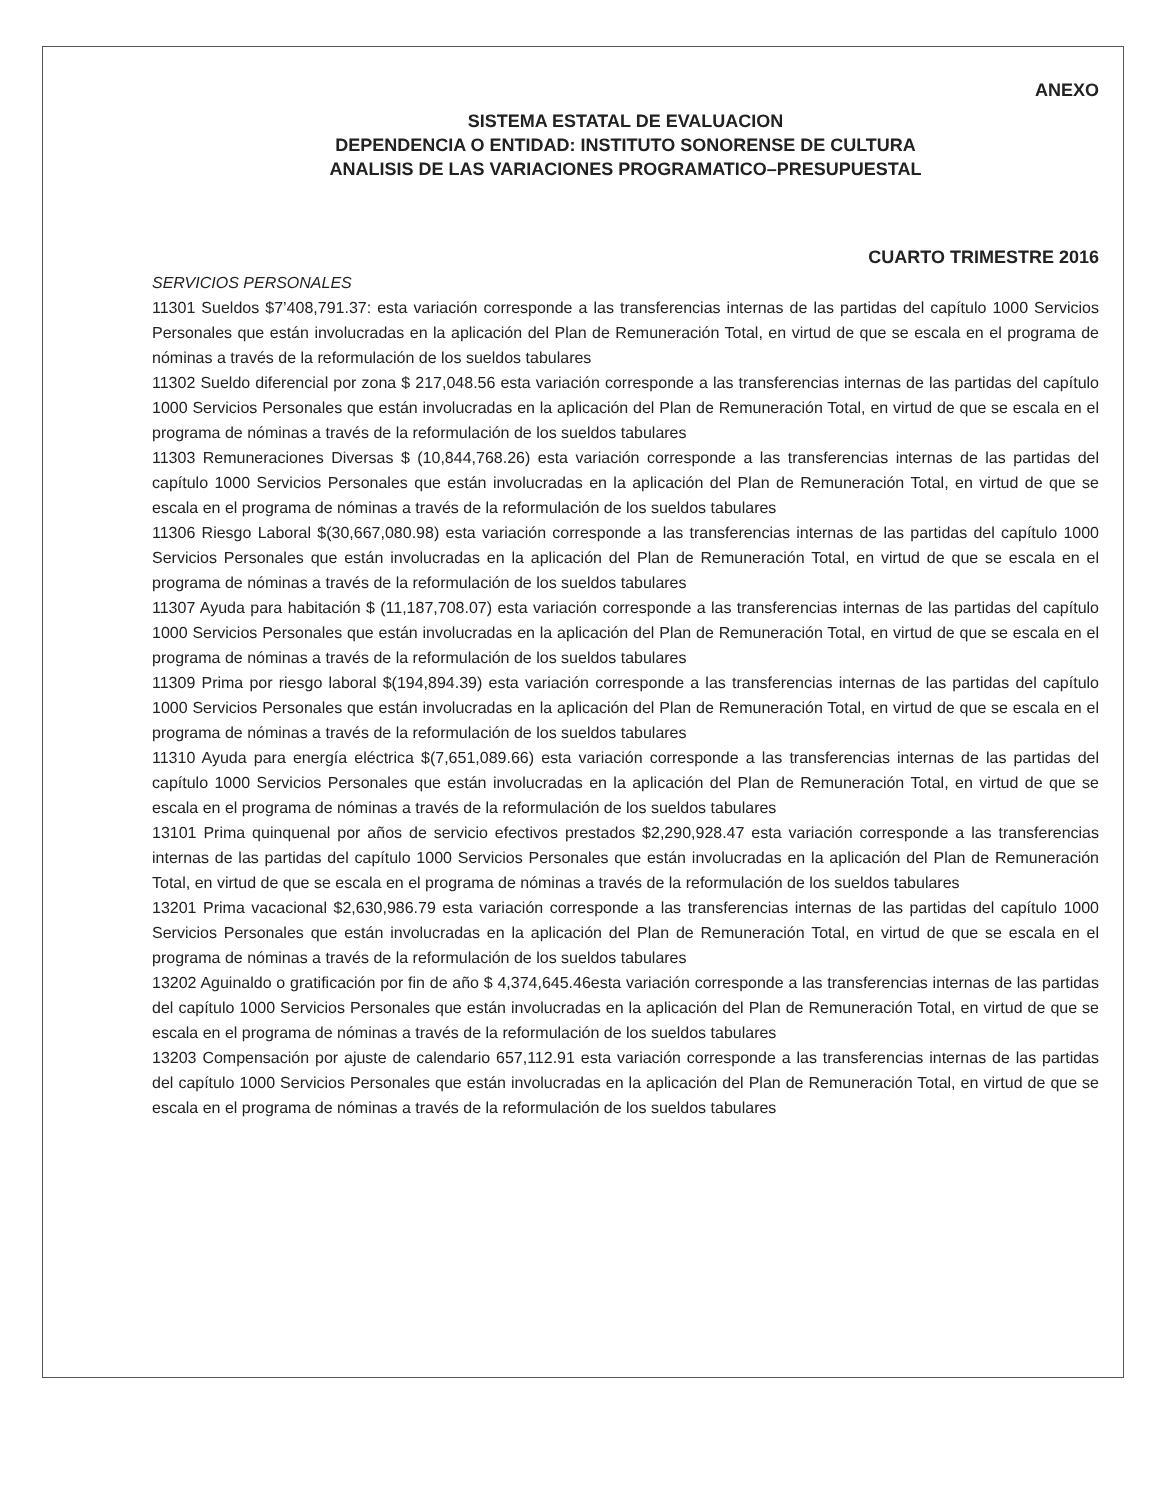ANEXO
SISTEMA ESTATAL DE EVALUACION
DEPENDENCIA O ENTIDAD: INSTITUTO SONORENSE DE CULTURA
ANALISIS DE LAS VARIACIONES PROGRAMATICO–PRESUPUESTAL
CUARTO TRIMESTRE 2016
SERVICIOS PERSONALES
11301 Sueldos $7’408,791.37: esta variación corresponde a las transferencias internas de las partidas del capítulo 1000 Servicios Personales que están involucradas en la aplicación del Plan de Remuneración Total, en virtud de que se escala en el programa de nóminas a través de la reformulación de los sueldos tabulares
11302 Sueldo diferencial por zona $ 217,048.56 esta variación corresponde a las transferencias internas de las partidas del capítulo 1000 Servicios Personales que están involucradas en la aplicación del Plan de Remuneración Total, en virtud de que se escala en el programa de nóminas a través de la reformulación de los sueldos tabulares
11303 Remuneraciones Diversas $ (10,844,768.26) esta variación corresponde a las transferencias internas de las partidas del capítulo 1000 Servicios Personales que están involucradas en la aplicación del Plan de Remuneración Total, en virtud de que se escala en el programa de nóminas a través de la reformulación de los sueldos tabulares
11306 Riesgo Laboral $(30,667,080.98) esta variación corresponde a las transferencias internas de las partidas del capítulo 1000 Servicios Personales que están involucradas en la aplicación del Plan de Remuneración Total, en virtud de que se escala en el programa de nóminas a través de la reformulación de los sueldos tabulares
11307 Ayuda para habitación $ (11,187,708.07) esta variación corresponde a las transferencias internas de las partidas del capítulo 1000 Servicios Personales que están involucradas en la aplicación del Plan de Remuneración Total, en virtud de que se escala en el programa de nóminas a través de la reformulación de los sueldos tabulares
11309 Prima por riesgo laboral $(194,894.39) esta variación corresponde a las transferencias internas de las partidas del capítulo 1000 Servicios Personales que están involucradas en la aplicación del Plan de Remuneración Total, en virtud de que se escala en el programa de nóminas a través de la reformulación de los sueldos tabulares
11310 Ayuda para energía eléctrica $(7,651,089.66) esta variación corresponde a las transferencias internas de las partidas del capítulo 1000 Servicios Personales que están involucradas en la aplicación del Plan de Remuneración Total, en virtud de que se escala en el programa de nóminas a través de la reformulación de los sueldos tabulares
13101 Prima quinquenal por años de servicio efectivos prestados $2,290,928.47 esta variación corresponde a las transferencias internas de las partidas del capítulo 1000 Servicios Personales que están involucradas en la aplicación del Plan de Remuneración Total, en virtud de que se escala en el programa de nóminas a través de la reformulación de los sueldos tabulares
13201 Prima vacacional $2,630,986.79 esta variación corresponde a las transferencias internas de las partidas del capítulo 1000 Servicios Personales que están involucradas en la aplicación del Plan de Remuneración Total, en virtud de que se escala en el programa de nóminas a través de la reformulación de los sueldos tabulares
13202 Aguinaldo o gratificación por fin de año $ 4,374,645.46esta variación corresponde a las transferencias internas de las partidas del capítulo 1000 Servicios Personales que están involucradas en la aplicación del Plan de Remuneración Total, en virtud de que se escala en el programa de nóminas a través de la reformulación de los sueldos tabulares
13203 Compensación por ajuste de calendario 657,112.91 esta variación corresponde a las transferencias internas de las partidas del capítulo 1000 Servicios Personales que están involucradas en la aplicación del Plan de Remuneración Total, en virtud de que se escala en el programa de nóminas a través de la reformulación de los sueldos tabulares